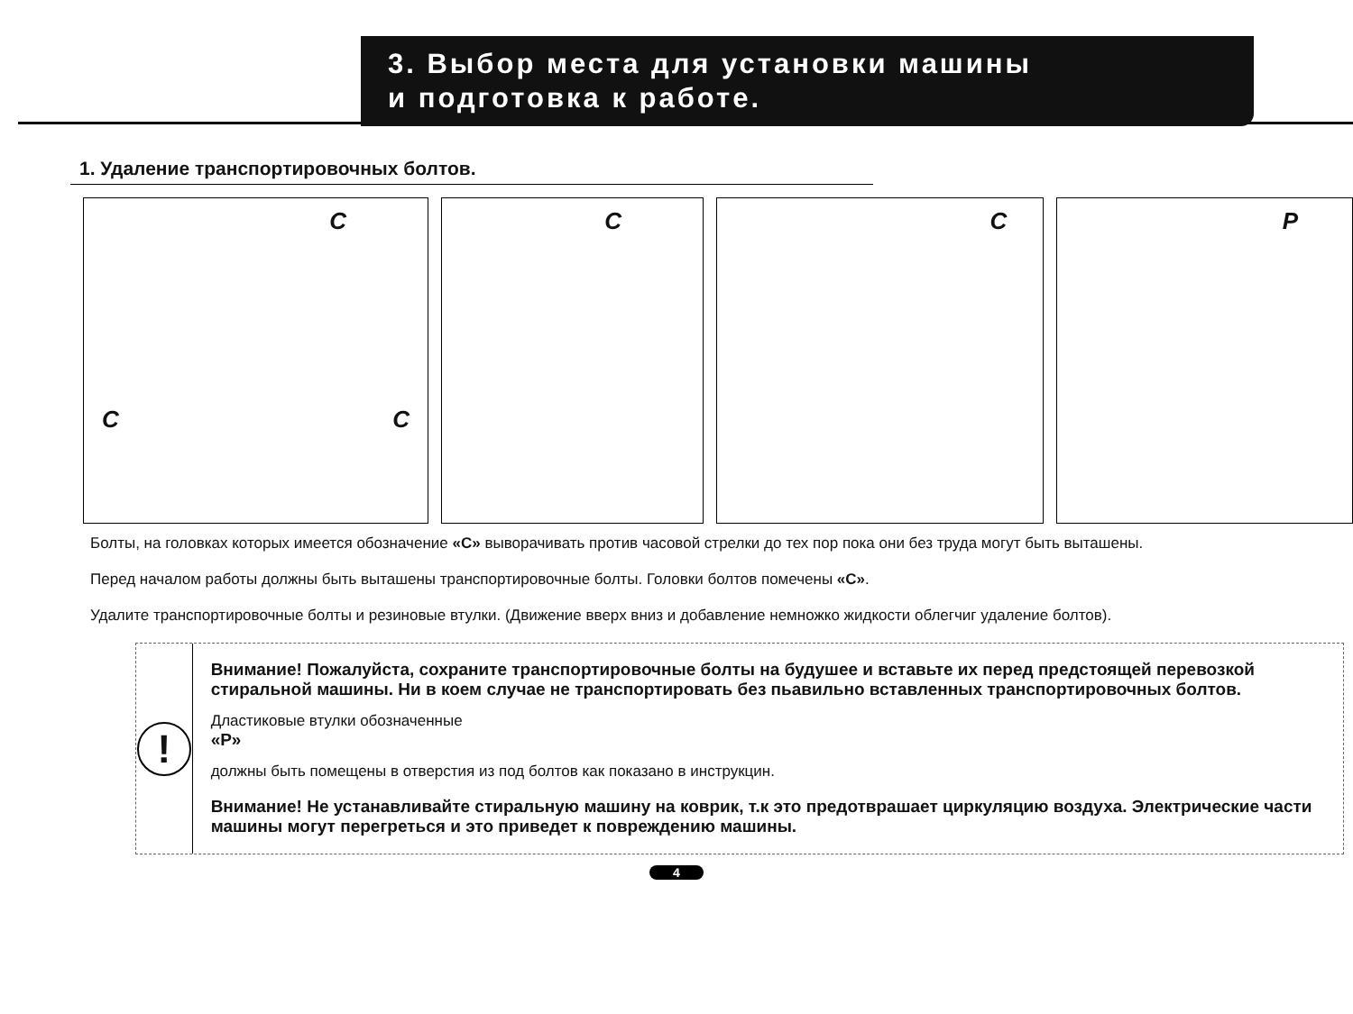3. Выбор места для установки машины
и подготовка к работе.
1. Удаление транспортировочных болтов.
C
C C
C
C
P
Болты, на головках которых имеется обозначение «C» выворачивать против часовой стрелки до тех пор пока они без труда могут быть выташены.
Перед началом работы должны быть выташены транспортировочные болты. Головки болтов помечены «C».
Удалите транспортировочные болты и резиновые втулки. (Движение вверх вниз и добавление немножко жидкости облегчиг удаление болтов).
!
Внимание! Пожалуйста, сохраните транспортировочные болты на будушее и вставьте их перед предстоящей перевозкой стиральной машины. Ни в коем случае не транспортировать без пьавильно вставленных транспортировочных болтов.
Дластиковые втулки обозначенные
«P»
должны быть помещены в отверстия из под болтов как показано в инструкцин.
Внимание! Не устанавливайте стиральную машину на коврик, т.к это предотврашает циркуляцию воздуха. Электрические части машины могут перегреться и это приведет к повреждению машины.
4